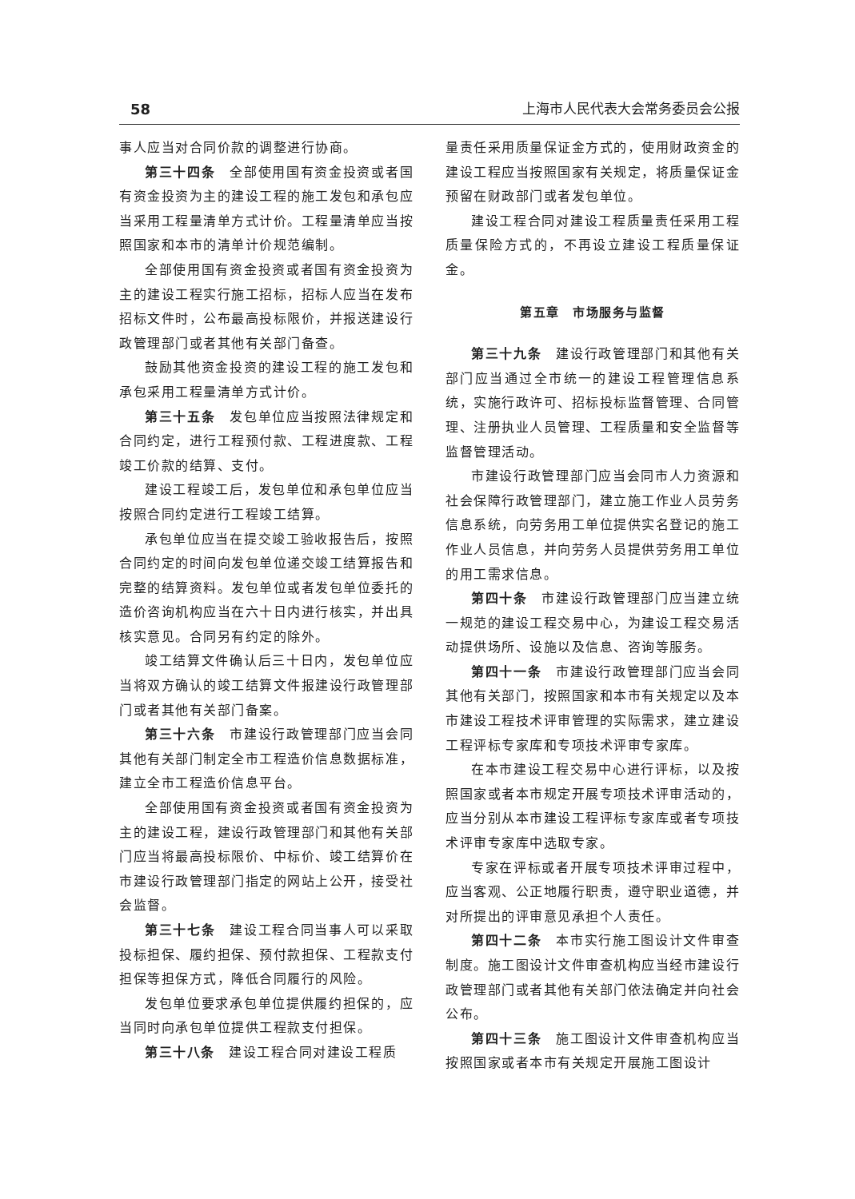58 上海市人民代表大会常务委员会公报
事人应当对合同价款的调整进行协商。
第三十四条　全部使用国有资金投资或者国有资金投资为主的建设工程的施工发包和承包应当采用工程量清单方式计价。工程量清单应当按照国家和本市的清单计价规范编制。
全部使用国有资金投资或者国有资金投资为主的建设工程实行施工招标，招标人应当在发布招标文件时，公布最高投标限价，并报送建设行政管理部门或者其他有关部门备查。
鼓励其他资金投资的建设工程的施工发包和承包采用工程量清单方式计价。
第三十五条　发包单位应当按照法律规定和合同约定，进行工程预付款、工程进度款、工程竣工价款的结算、支付。
建设工程竣工后，发包单位和承包单位应当按照合同约定进行工程竣工结算。
承包单位应当在提交竣工验收报告后，按照合同约定的时间向发包单位递交竣工结算报告和完整的结算资料。发包单位或者发包单位委托的造价咨询机构应当在六十日内进行核实，并出具核实意见。合同另有约定的除外。
竣工结算文件确认后三十日内，发包单位应当将双方确认的竣工结算文件报建设行政管理部门或者其他有关部门备案。
第三十六条　市建设行政管理部门应当会同其他有关部门制定全市工程造价信息数据标准，建立全市工程造价信息平台。
全部使用国有资金投资或者国有资金投资为主的建设工程，建设行政管理部门和其他有关部门应当将最高投标限价、中标价、竣工结算价在市建设行政管理部门指定的网站上公开，接受社会监督。
第三十七条　建设工程合同当事人可以采取投标担保、履约担保、预付款担保、工程款支付担保等担保方式，降低合同履行的风险。
发包单位要求承包单位提供履约担保的，应当同时向承包单位提供工程款支付担保。
第三十八条　建设工程合同对建设工程质
量责任采用质量保证金方式的，使用财政资金的建设工程应当按照国家有关规定，将质量保证金预留在财政部门或者发包单位。
建设工程合同对建设工程质量责任采用工程质量保险方式的，不再设立建设工程质量保证金。
第五章　市场服务与监督
第三十九条　建设行政管理部门和其他有关部门应当通过全市统一的建设工程管理信息系统，实施行政许可、招标投标监督管理、合同管理、注册执业人员管理、工程质量和安全监督等监督管理活动。
市建设行政管理部门应当会同市人力资源和社会保障行政管理部门，建立施工作业人员劳务信息系统，向劳务用工单位提供实名登记的施工作业人员信息，并向劳务人员提供劳务用工单位的用工需求信息。
第四十条　市建设行政管理部门应当建立统一规范的建设工程交易中心，为建设工程交易活动提供场所、设施以及信息、咨询等服务。
第四十一条　市建设行政管理部门应当会同其他有关部门，按照国家和本市有关规定以及本市建设工程技术评审管理的实际需求，建立建设工程评标专家库和专项技术评审专家库。
在本市建设工程交易中心进行评标，以及按照国家或者本市规定开展专项技术评审活动的，应当分别从本市建设工程评标专家库或者专项技术评审专家库中选取专家。
专家在评标或者开展专项技术评审过程中，应当客观、公正地履行职责，遵守职业道德，并对所提出的评审意见承担个人责任。
第四十二条　本市实行施工图设计文件审查制度。施工图设计文件审查机构应当经市建设行政管理部门或者其他有关部门依法确定并向社会公布。
第四十三条　施工图设计文件审查机构应当按照国家或者本市有关规定开展施工图设计